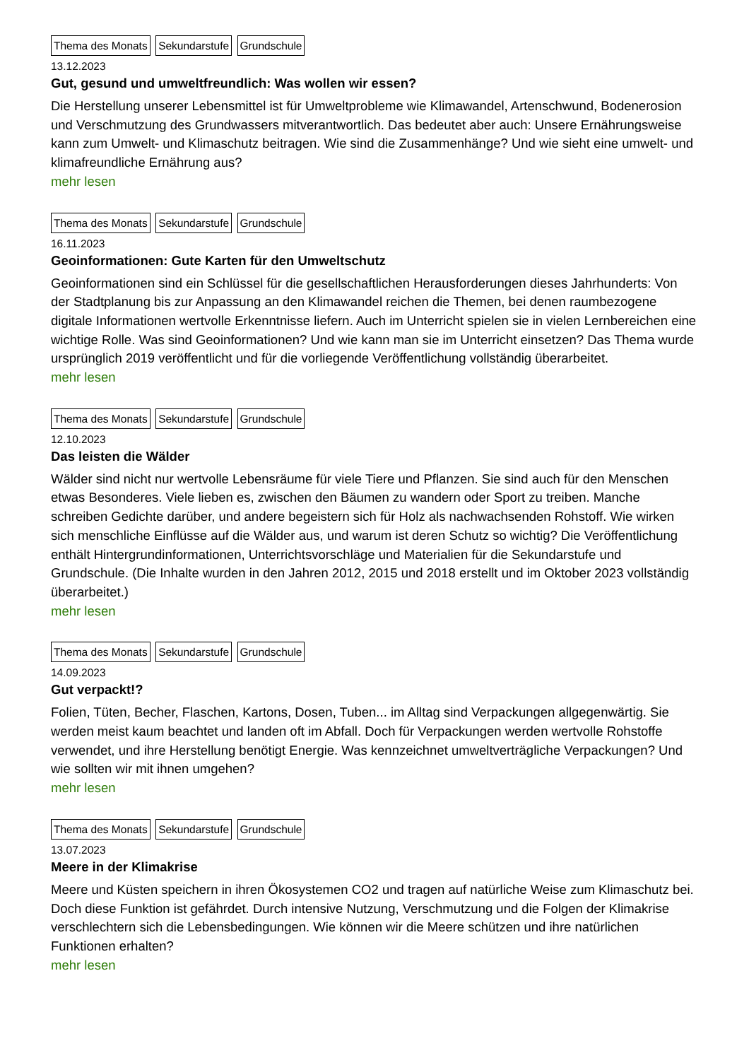Thema des Monats Sekundarstufe Grundschule
13.12.2023
Gut, gesund und umweltfreundlich: Was wollen wir essen?
Die Herstellung unserer Lebensmittel ist für Umweltprobleme wie Klimawandel, Artenschwund, Bodenerosion und Verschmutzung des Grundwassers mitverantwortlich. Das bedeutet aber auch: Unsere Ernährungsweise kann zum Umwelt- und Klimaschutz beitragen. Wie sind die Zusammenhänge? Und wie sieht eine umwelt- und klimafreundliche Ernährung aus?
mehr lesen
Thema des Monats Sekundarstufe Grundschule
16.11.2023
Geoinformationen: Gute Karten für den Umweltschutz
Geoinformationen sind ein Schlüssel für die gesellschaftlichen Herausforderungen dieses Jahrhunderts: Von der Stadtplanung bis zur Anpassung an den Klimawandel reichen die Themen, bei denen raumbezogene digitale Informationen wertvolle Erkenntnisse liefern. Auch im Unterricht spielen sie in vielen Lernbereichen eine wichtige Rolle. Was sind Geoinformationen? Und wie kann man sie im Unterricht einsetzen? Das Thema wurde ursprünglich 2019 veröffentlicht und für die vorliegende Veröffentlichung vollständig überarbeitet.
mehr lesen
Thema des Monats Sekundarstufe Grundschule
12.10.2023
Das leisten die Wälder
Wälder sind nicht nur wertvolle Lebensräume für viele Tiere und Pflanzen. Sie sind auch für den Menschen etwas Besonderes. Viele lieben es, zwischen den Bäumen zu wandern oder Sport zu treiben. Manche schreiben Gedichte darüber, und andere begeistern sich für Holz als nachwachsenden Rohstoff. Wie wirken sich menschliche Einflüsse auf die Wälder aus, und warum ist deren Schutz so wichtig? Die Veröffentlichung enthält Hintergrundinformationen, Unterrichtsvorschläge und Materialien für die Sekundarstufe und Grundschule. (Die Inhalte wurden in den Jahren 2012, 2015 und 2018 erstellt und im Oktober 2023 vollständig überarbeitet.)
mehr lesen
Thema des Monats Sekundarstufe Grundschule
14.09.2023
Gut verpackt!?
Folien, Tüten, Becher, Flaschen, Kartons, Dosen, Tuben... im Alltag sind Verpackungen allgegenwärtig. Sie werden meist kaum beachtet und landen oft im Abfall. Doch für Verpackungen werden wertvolle Rohstoffe verwendet, und ihre Herstellung benötigt Energie. Was kennzeichnet umweltverträgliche Verpackungen? Und wie sollten wir mit ihnen umgehen?
mehr lesen
Thema des Monats Sekundarstufe Grundschule
13.07.2023
Meere in der Klimakrise
Meere und Küsten speichern in ihren Ökosystemen CO2 und tragen auf natürliche Weise zum Klimaschutz bei. Doch diese Funktion ist gefährdet. Durch intensive Nutzung, Verschmutzung und die Folgen der Klimakrise verschlechtern sich die Lebensbedingungen. Wie können wir die Meere schützen und ihre natürlichen Funktionen erhalten?
mehr lesen